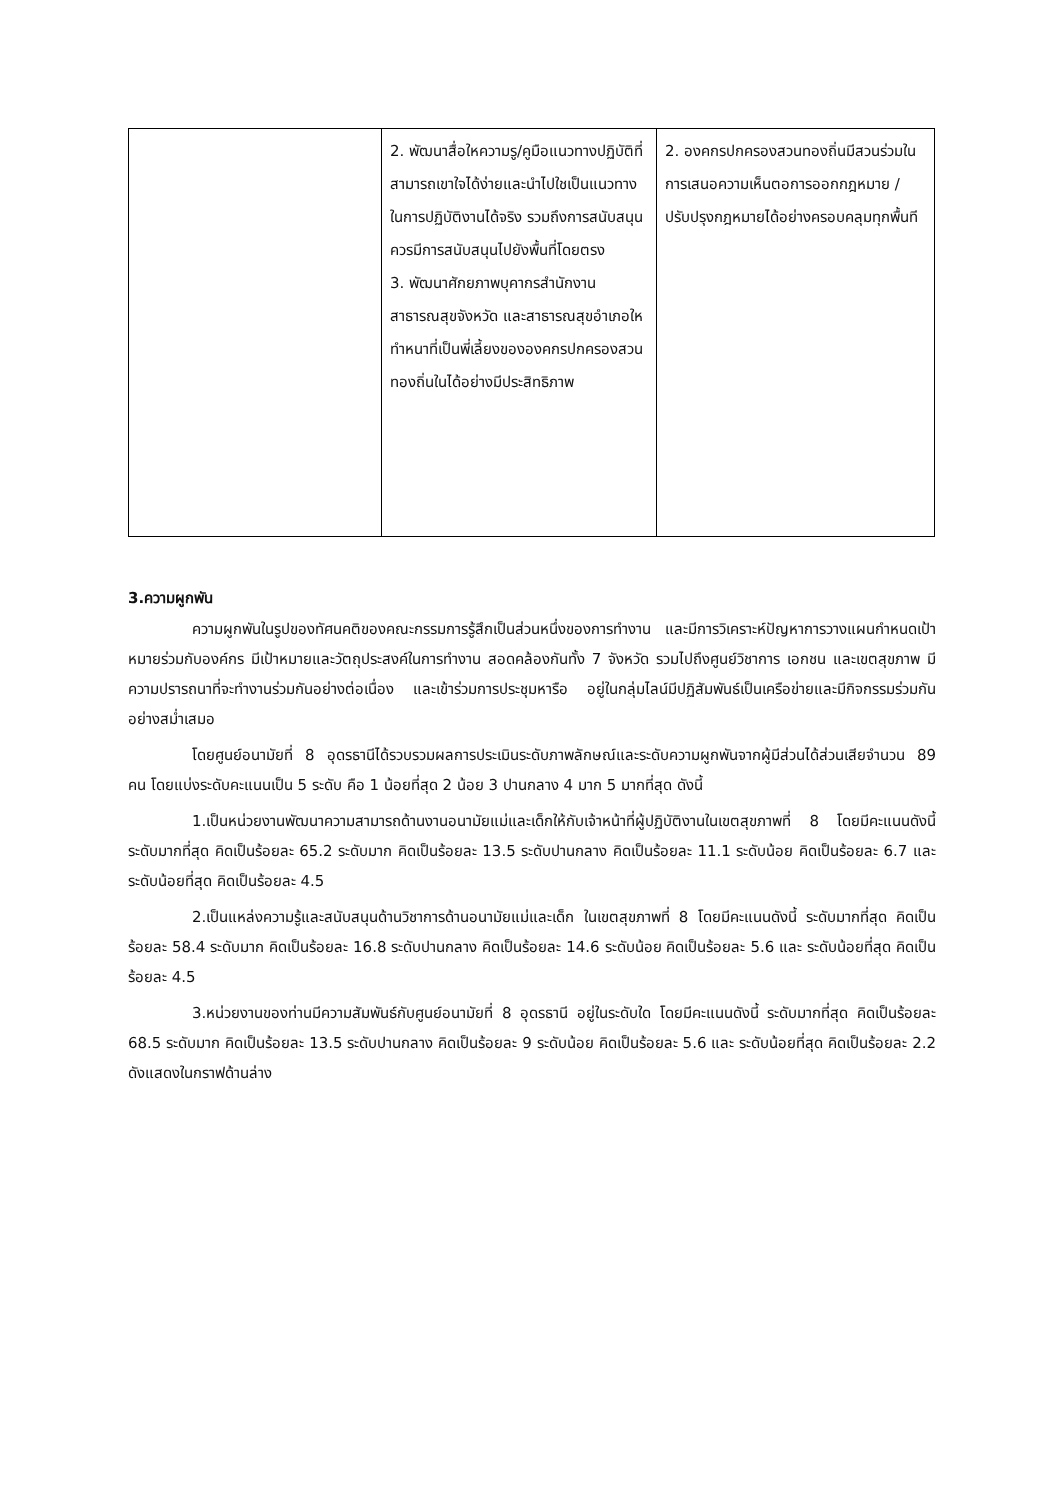| | 2. พัฒนาสื่อใหความรู/คูมือแนวทางปฏิบัติที่สามารถเขาใจได้ง่ายและนำไปใชเป็นแนวทางในการปฏิบัติงานได้จริง รวมถึงการสนับสนุน ควรมีการสนับสนุนไปยังพื้นที่โดยตรง 3. พัฒนาศักยภาพบุคากรสำนักงานสาธารณสุขจังหวัด และสาธารณสุขอำเภอใหทำหนาที่เป็นพี่เลี้ยงขององคกรปกครองสวนทองถิ่นในได้อย่างมีประสิทธิภาพ | 2. องคกรปกครองสวนทองถิ่นมีสวนร่วมในการเสนอความเห็นตอการออกกฎหมาย /ปรับปรุงกฎหมายได้อย่างครอบคลุมทุกพื้นที |
3.ความผูกพัน
ความผูกพันในรูปของทัศนคติของคณะกรรมการรู้สึกเป็นส่วนหนึ่งของการทำงาน และมีการวิเคราะห์ปัญหาการวางแผนกำหนดเป้าหมายร่วมกับองค์กร มีเป้าหมายและวัตถุประสงค์ในการทำงาน สอดคล้องกันทั้ง 7 จังหวัด รวมไปถึงศูนย์วิชาการ เอกชน และเขตสุขภาพ มีความปรารถนาที่จะทำงานร่วมกันอย่างต่อเนื่อง และเข้าร่วมการประชุมหารือ อยู่ในกลุ่มไลน์มีปฏิสัมพันธ์เป็นเครือข่ายและมีกิจกรรมร่วมกันอย่างสม่ำเสมอ
โดยศูนย์อนามัยที่ 8 อุดรธานีได้รวบรวมผลการประเมินระดับภาพลักษณ์และระดับความผูกพันจากผู้มีส่วนได้ส่วนเสียจำนวน 89 คน โดยแบ่งระดับคะแนนเป็น 5 ระดับ คือ 1 น้อยที่สุด 2 น้อย 3 ปานกลาง 4 มาก 5 มากที่สุด ดังนี้
1.เป็นหน่วยงานพัฒนาความสามารถด้านงานอนามัยแม่และเด็กให้กับเจ้าหน้าที่ผู้ปฏิบัติงานในเขตสุขภาพที่ 8 โดยมีคะแนนดังนี้ ระดับมากที่สุด คิดเป็นร้อยละ 65.2 ระดับมาก คิดเป็นร้อยละ 13.5 ระดับปานกลาง คิดเป็นร้อยละ 11.1 ระดับน้อย คิดเป็นร้อยละ 6.7 และระดับน้อยที่สุด คิดเป็นร้อยละ 4.5
2.เป็นแหล่งความรู้และสนับสนุนด้านวิชาการด้านอนามัยแม่และเด็ก ในเขตสุขภาพที่ 8 โดยมีคะแนนดังนี้ ระดับมากที่สุด คิดเป็นร้อยละ 58.4 ระดับมาก คิดเป็นร้อยละ 16.8 ระดับปานกลาง คิดเป็นร้อยละ 14.6 ระดับน้อย คิดเป็นร้อยละ 5.6 และ ระดับน้อยที่สุด คิดเป็นร้อยละ 4.5
3.หน่วยงานของท่านมีความสัมพันธ์กับศูนย์อนามัยที่ 8 อุดรธานี อยู่ในระดับใด โดยมีคะแนนดังนี้ ระดับมากที่สุด คิดเป็นร้อยละ 68.5 ระดับมาก คิดเป็นร้อยละ 13.5 ระดับปานกลาง คิดเป็นร้อยละ 9 ระดับน้อย คิดเป็นร้อยละ 5.6 และ ระดับน้อยที่สุด คิดเป็นร้อยละ 2.2 ดังแสดงในกราฟด้านล่าง